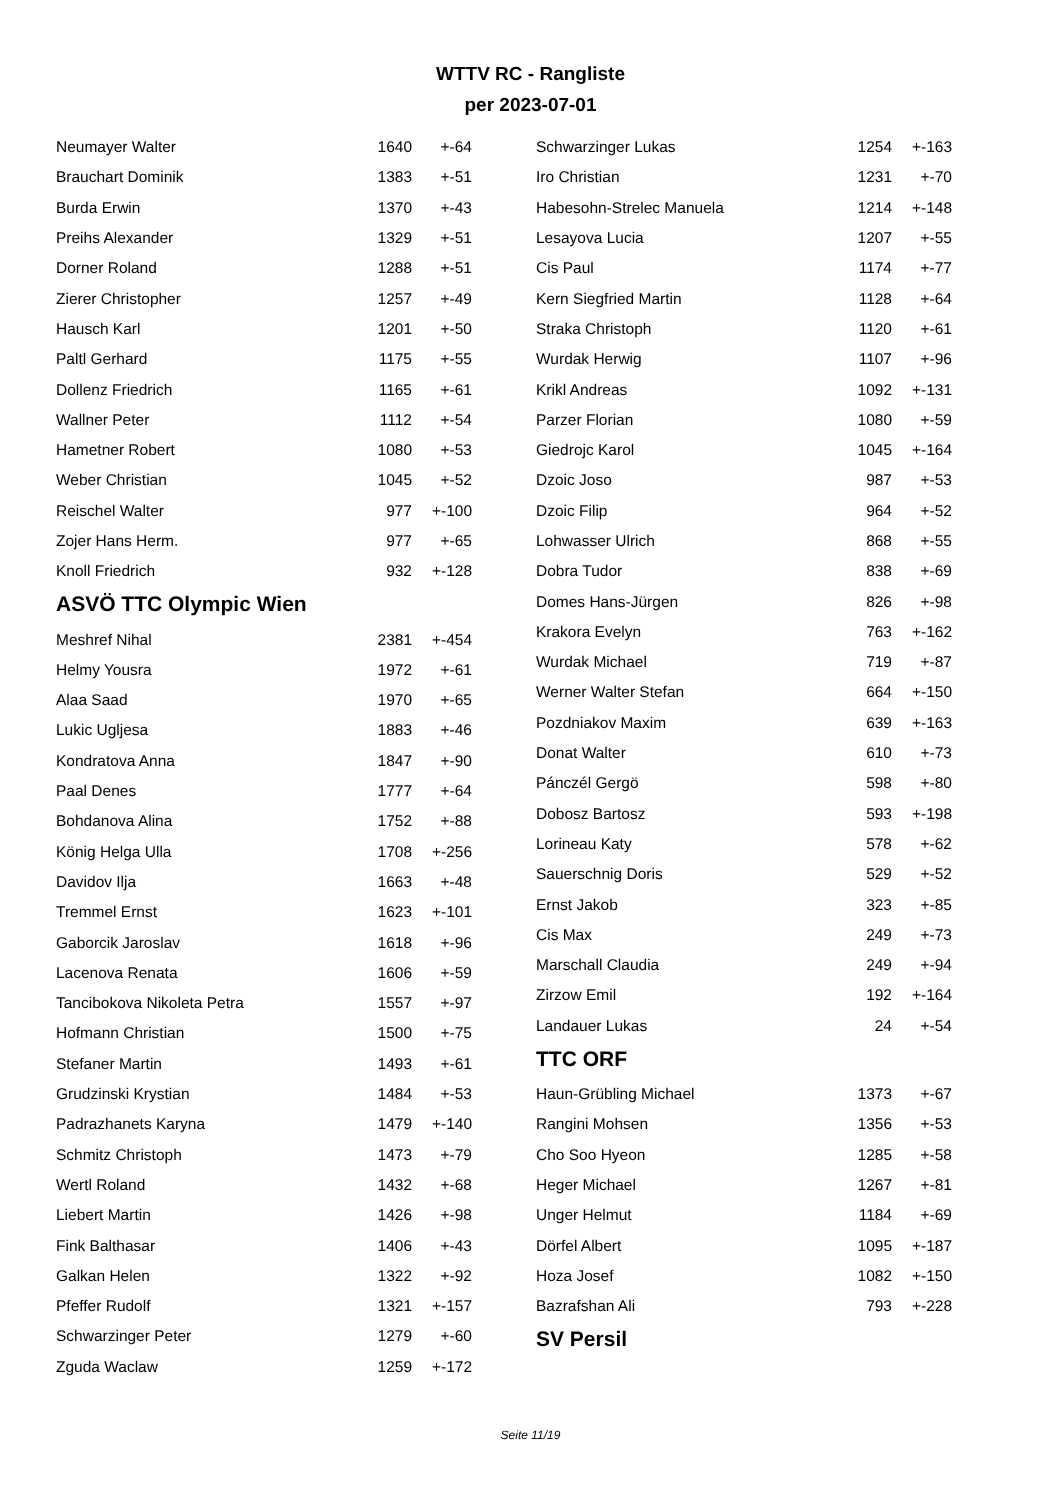WTTV RC - Rangliste
per 2023-07-01
| Neumayer Walter | 1640 | +-64 |
| Brauchart Dominik | 1383 | +-51 |
| Burda Erwin | 1370 | +-43 |
| Preihs Alexander | 1329 | +-51 |
| Dorner Roland | 1288 | +-51 |
| Zierer Christopher | 1257 | +-49 |
| Hausch Karl | 1201 | +-50 |
| Paltl Gerhard | 1175 | +-55 |
| Dollenz Friedrich | 1165 | +-61 |
| Wallner Peter | 1112 | +-54 |
| Hametner Robert | 1080 | +-53 |
| Weber Christian | 1045 | +-52 |
| Reischel Walter | 977 | +-100 |
| Zojer Hans Herm. | 977 | +-65 |
| Knoll Friedrich | 932 | +-128 |
ASVÖ TTC Olympic Wien
| Meshref Nihal | 2381 | +-454 |
| Helmy Yousra | 1972 | +-61 |
| Alaa Saad | 1970 | +-65 |
| Lukic Ugljesa | 1883 | +-46 |
| Kondratova Anna | 1847 | +-90 |
| Paal Denes | 1777 | +-64 |
| Bohdanova Alina | 1752 | +-88 |
| König Helga Ulla | 1708 | +-256 |
| Davidov Ilja | 1663 | +-48 |
| Tremmel Ernst | 1623 | +-101 |
| Gaborcik Jaroslav | 1618 | +-96 |
| Lacenova Renata | 1606 | +-59 |
| Tancibokova Nikoleta Petra | 1557 | +-97 |
| Hofmann Christian | 1500 | +-75 |
| Stefaner Martin | 1493 | +-61 |
| Grudzinski Krystian | 1484 | +-53 |
| Padrazhanets Karyna | 1479 | +-140 |
| Schmitz Christoph | 1473 | +-79 |
| Wertl Roland | 1432 | +-68 |
| Liebert Martin | 1426 | +-98 |
| Fink Balthasar | 1406 | +-43 |
| Galkan Helen | 1322 | +-92 |
| Pfeffer Rudolf | 1321 | +-157 |
| Schwarzinger Peter | 1279 | +-60 |
| Zguda Waclaw | 1259 | +-172 |
| Schwarzinger Lukas | 1254 | +-163 |
| Iro Christian | 1231 | +-70 |
| Habesohn-Strelec Manuela | 1214 | +-148 |
| Lesayova Lucia | 1207 | +-55 |
| Cis Paul | 1174 | +-77 |
| Kern Siegfried Martin | 1128 | +-64 |
| Straka Christoph | 1120 | +-61 |
| Wurdak Herwig | 1107 | +-96 |
| Krikl Andreas | 1092 | +-131 |
| Parzer Florian | 1080 | +-59 |
| Giedrojc Karol | 1045 | +-164 |
| Dzoic Joso | 987 | +-53 |
| Dzoic Filip | 964 | +-52 |
| Lohwasser Ulrich | 868 | +-55 |
| Dobra Tudor | 838 | +-69 |
| Domes Hans-Jürgen | 826 | +-98 |
| Krakora Evelyn | 763 | +-162 |
| Wurdak Michael | 719 | +-87 |
| Werner Walter Stefan | 664 | +-150 |
| Pozdniakov Maxim | 639 | +-163 |
| Donat Walter | 610 | +-73 |
| Pánczél Gergö | 598 | +-80 |
| Dobosz Bartosz | 593 | +-198 |
| Lorineau Katy | 578 | +-62 |
| Sauerschnig Doris | 529 | +-52 |
| Ernst Jakob | 323 | +-85 |
| Cis Max | 249 | +-73 |
| Marschall Claudia | 249 | +-94 |
| Zirzow Emil | 192 | +-164 |
| Landauer Lukas | 24 | +-54 |
TTC ORF
| Haun-Grübling Michael | 1373 | +-67 |
| Rangini Mohsen | 1356 | +-53 |
| Cho Soo Hyeon | 1285 | +-58 |
| Heger Michael | 1267 | +-81 |
| Unger Helmut | 1184 | +-69 |
| Dörfel Albert | 1095 | +-187 |
| Hoza Josef | 1082 | +-150 |
| Bazrafshan Ali | 793 | +-228 |
SV Persil
Seite 11/19